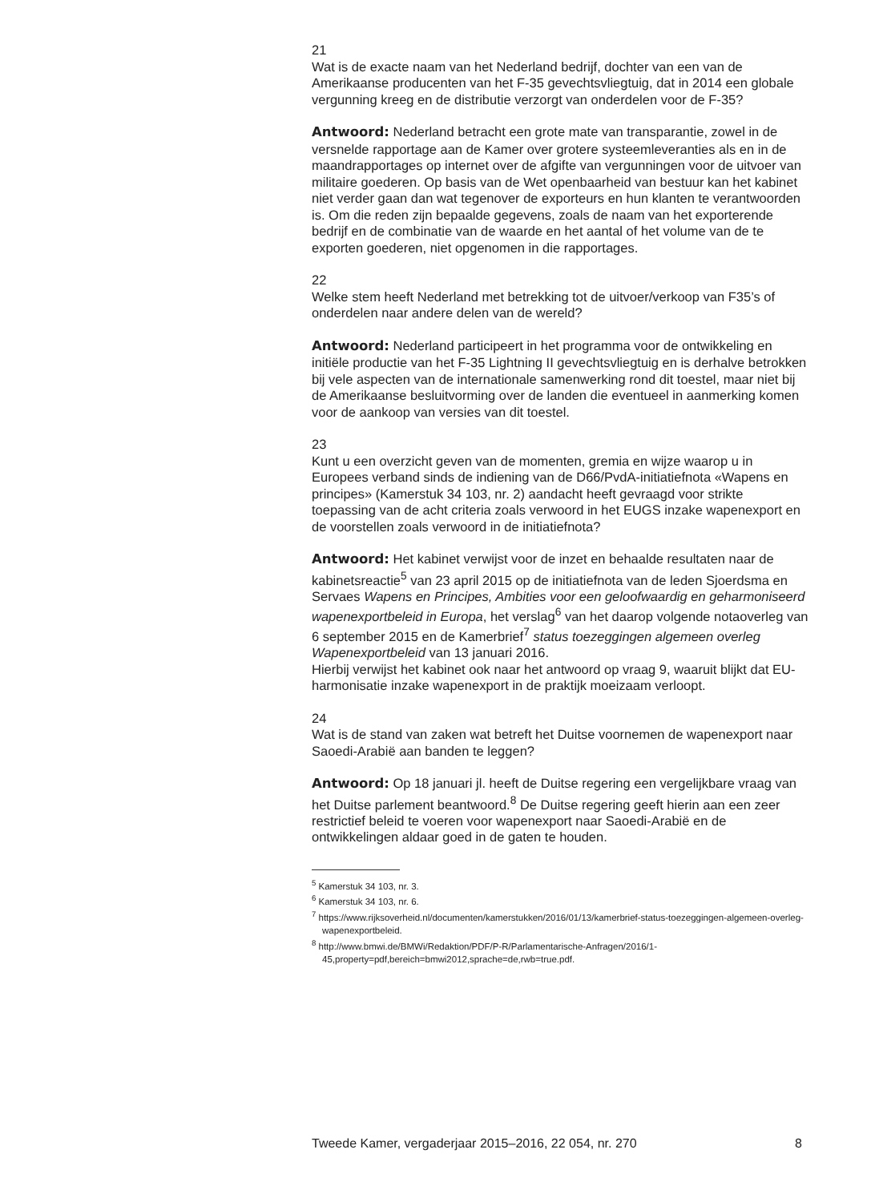21
Wat is de exacte naam van het Nederland bedrijf, dochter van een van de Amerikaanse producenten van het F-35 gevechtsvliegtuig, dat in 2014 een globale vergunning kreeg en de distributie verzorgt van onderdelen voor de F-35?
Antwoord: Nederland betracht een grote mate van transparantie, zowel in de versnelde rapportage aan de Kamer over grotere systeemleveranties als en in de maandrapportages op internet over de afgifte van vergunningen voor de uitvoer van militaire goederen. Op basis van de Wet openbaarheid van bestuur kan het kabinet niet verder gaan dan wat tegenover de exporteurs en hun klanten te verantwoorden is. Om die reden zijn bepaalde gegevens, zoals de naam van het exporterende bedrijf en de combinatie van de waarde en het aantal of het volume van de te exporten goederen, niet opgenomen in die rapportages.
22
Welke stem heeft Nederland met betrekking tot de uitvoer/verkoop van F35’s of onderdelen naar andere delen van de wereld?
Antwoord: Nederland participeert in het programma voor de ontwikkeling en initiële productie van het F-35 Lightning II gevechtsvliegtuig en is derhalve betrokken bij vele aspecten van de internationale samenwerking rond dit toestel, maar niet bij de Amerikaanse besluitvorming over de landen die eventueel in aanmerking komen voor de aankoop van versies van dit toestel.
23
Kunt u een overzicht geven van de momenten, gremia en wijze waarop u in Europees verband sinds de indiening van de D66/PvdA-initiatiefnota «Wapens en principes» (Kamerstuk 34 103, nr. 2) aandacht heeft gevraagd voor strikte toepassing van de acht criteria zoals verwoord in het EUGS inzake wapenexport en de voorstellen zoals verwoord in de initiatiefnota?
Antwoord: Het kabinet verwijst voor de inzet en behaalde resultaten naar de kabinetsreactie<sup>5</sup> van 23 april 2015 op de initiatiefnota van de leden Sjoerdsma en Servaes Wapens en Principes, Ambities voor een geloofwaardig en geharmoniseerd wapenexportbeleid in Europa, het verslag<sup>6</sup> van het daarop volgende notaoverleg van 6 september 2015 en de Kamerbrief<sup>7</sup> status toezeggingen algemeen overleg Wapenexportbeleid van 13 januari 2016.
Hierbij verwijst het kabinet ook naar het antwoord op vraag 9, waaruit blijkt dat EU-harmonisatie inzake wapenexport in de praktijk moeizaam verloopt.
24
Wat is de stand van zaken wat betreft het Duitse voornemen de wapenexport naar Saoedi-Arabië aan banden te leggen?
Antwoord: Op 18 januari jl. heeft de Duitse regering een vergelijkbare vraag van het Duitse parlement beantwoord.<sup>8</sup> De Duitse regering geeft hierin aan een zeer restrictief beleid te voeren voor wapenexport naar Saoedi-Arabië en de ontwikkelingen aldaar goed in de gaten te houden.
<sup>5</sup> Kamerstuk 34 103, nr. 3.
<sup>6</sup> Kamerstuk 34 103, nr. 6.
<sup>7</sup> https://www.rijksoverheid.nl/documenten/kamerstukken/2016/01/13/kamerbrief-status-toezeggingen-algemeen-overleg-wapenexportbeleid.
<sup>8</sup> http://www.bmwi.de/BMWi/Redaktion/PDF/P-R/Parlamentarische-Anfragen/2016/1-45,property=pdf,bereich=bmwi2012,sprache=de,rwb=true.pdf.
Tweede Kamer, vergaderjaar 2015–2016, 22 054, nr. 270 8